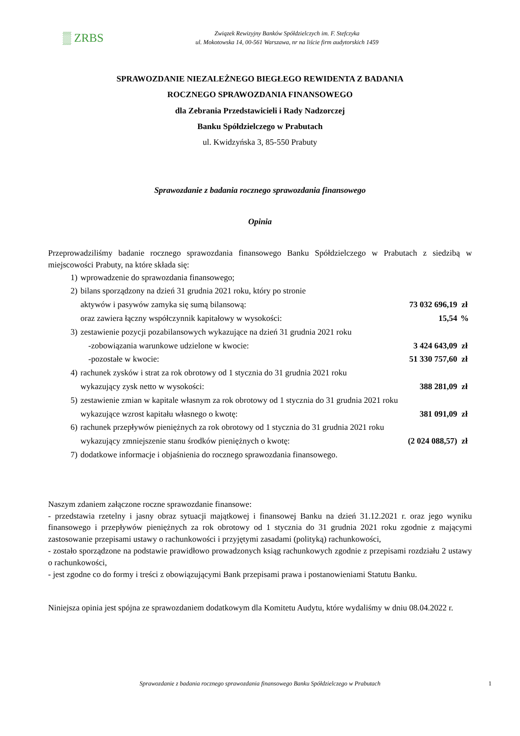▒ ZRBS
Związek Rewizyjny Banków Spółdzielczych im. F. Stefczyka
ul. Mokotowska 14, 00-561 Warszawa, nr na liście firm audytorskich 1459
SPRAWOZDANIE NIEZALEŻNEGO BIEGŁEGO REWIDENTA Z BADANIA
ROCZNEGO SPRAWOZDANIA FINANSOWEGO
dla Zebrania Przedstawicieli i Rady Nadzorczej
Banku Spółdzielczego w Prabutach
ul. Kwidzyńska 3, 85-550 Prabuty
Sprawozdanie z badania rocznego sprawozdania finansowego
Opinia
Przeprowadziliśmy badanie rocznego sprawozdania finansowego Banku Spółdzielczego w Prabutach z siedzibą w miejscowości Prabuty, na które składa się:
| 1) | wprowadzenie do sprawozdania finansowego; | | |
| 2) | bilans sporządzony na dzień 31 grudnia 2021 roku, który po stronie | | |
| | aktywów i pasywów zamyka się sumą bilansową: | 73 032 696,19 | zł |
| | oraz zawiera łączny współczynnik kapitałowy w wysokości: | 15,54 | % |
| 3) | zestawienie pozycji pozabilansowych wykazujące na dzień 31 grudnia 2021 roku | | |
| | -zobowiązania warunkowe udzielone w kwocie: | 3 424 643,09 | zł |
| | -pozostałe w kwocie: | 51 330 757,60 | zł |
| 4) | rachunek zysków i strat za rok obrotowy od 1 stycznia do 31 grudnia 2021 roku | | |
| | wykazujący zysk netto w wysokości: | 388 281,09 | zł |
| 5) | zestawienie zmian w kapitale własnym za rok obrotowy od 1 stycznia do 31 grudnia 2021 roku | | |
| | wykazujące wzrost kapitału własnego o kwotę: | 381 091,09 | zł |
| 6) | rachunek przepływów pieniężnych za rok obrotowy od 1 stycznia do 31 grudnia 2021 roku | | |
| | wykazujący zmniejszenie stanu środków pieniężnych o kwotę: | (2 024 088,57) | zł |
| 7) | dodatkowe informacje i objaśnienia do rocznego sprawozdania finansowego. | | |
Naszym zdaniem załączone roczne sprawozdanie finansowe:
- przedstawia rzetelny i jasny obraz sytuacji majątkowej i finansowej Banku na dzień 31.12.2021 r. oraz jego wyniku finansowego i przepływów pieniężnych za rok obrotowy od 1 stycznia do 31 grudnia 2021 roku zgodnie z mającymi zastosowanie przepisami ustawy o rachunkowości i przyjętymi zasadami (polityką) rachunkowości,
- zostało sporządzone na podstawie prawidłowo prowadzonych ksiąg rachunkowych zgodnie z przepisami rozdziału 2 ustawy o rachunkowości,
- jest zgodne co do formy i treści z obowiązującymi Bank przepisami prawa i postanowieniami Statutu Banku.
Niniejsza opinia jest spójna ze sprawozdaniem dodatkowym dla Komitetu Audytu, które wydaliśmy w dniu 08.04.2022 r.
Sprawozdanie z badania rocznego sprawozdania finansowego Banku Spółdzielczego w Prabutach 1